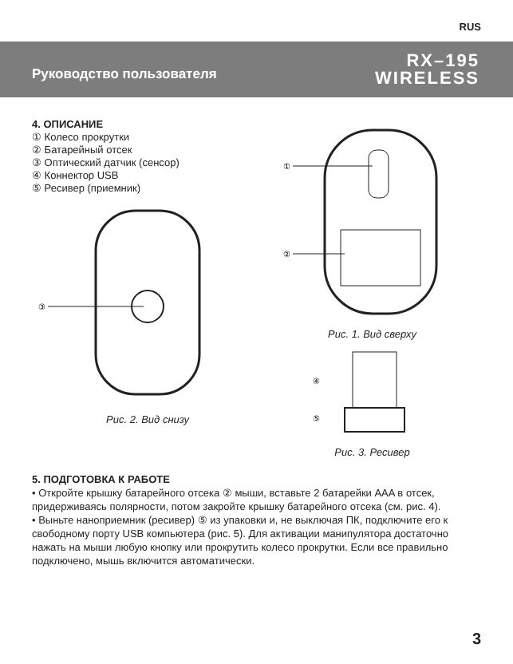RUS
Руководство пользователя
RX–195
WIRELESS
4. ОПИСАНИЕ
① Колесо прокрутки
② Батарейный отсек
③ Оптический датчик (сенсор)
④ Коннектор USB
⑤ Ресивер (приемник)
③
Рис. 2. Вид снизу
①
②
Рис. 1. Вид сверху
④
⑤
Рис. 3. Ресивер
5. ПОДГОТОВКА К РАБОТЕ
• Откройте крышку батарейного отсека ② мыши, вставьте 2 батарейки AAA в отсек, придерживаясь полярности, потом закройте крышку батарейного отсека (см. рис. 4).
• Выньте наноприемник (ресивер) ⑤ из упаковки и, не выключая ПК, подключите его к свободному порту USB компьютера (рис. 5). Для активации манипулятора достаточно нажать на мыши любую кнопку или прокрутить колесо прокрутки. Если все правильно подключено, мышь включится автоматически.
3